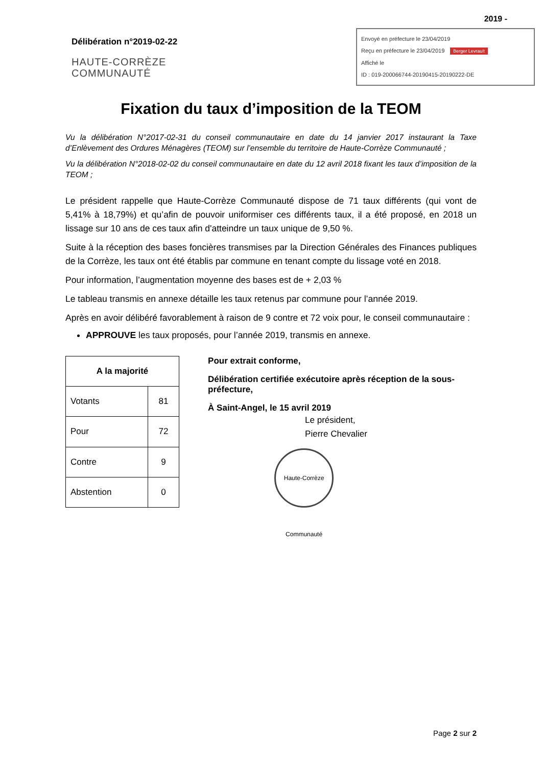2019 -
Délibération n°2019-02-22
HAUTE-CORRÈZE
COMMUNAUTÉ
Envoyé en préfecture le 23/04/2019
Reçu en préfecture le 23/04/2019 Berger Levrault
Affiché le
ID : 019-200066744-20190415-20190222-DE
Fixation du taux d’imposition de la TEOM
Vu la délibération N°2017-02-31 du conseil communautaire en date du 14 janvier 2017 instaurant la Taxe d’Enlèvement des Ordures Ménagères (TEOM) sur l’ensemble du territoire de Haute-Corrèze Communauté ;
Vu la délibération N°2018-02-02 du conseil communautaire en date du 12 avril 2018 fixant les taux d’imposition de la TEOM ;
Le président rappelle que Haute-Corrèze Communauté dispose de 71 taux différents (qui vont de 5,41% à 18,79%) et qu’afin de pouvoir uniformiser ces différents taux, il a été proposé, en 2018 un lissage sur 10 ans de ces taux afin d'atteindre un taux unique de 9,50 %.
Suite à la réception des bases foncières transmises par la Direction Générales des Finances publiques de la Corrèze, les taux ont été établis par commune en tenant compte du lissage voté en 2018.
Pour information, l’augmentation moyenne des bases est de + 2,03 %
Le tableau transmis en annexe détaille les taux retenus par commune pour l’année 2019.
Après en avoir délibéré favorablement à raison de 9 contre et 72 voix pour, le conseil communautaire :
APPROUVE les taux proposés, pour l’année 2019, transmis en annexe.
| A la majorité | |
| --- | --- |
| Votants | 81 |
| Pour | 72 |
| Contre | 9 |
| Abstention | 0 |
Pour extrait conforme,
Délibération certifiée exécutoire après réception de la sous-préfecture,
À Saint-Angel, le 15 avril 2019
Le président,
Pierre Chevalier
Haute-Corrèze Communauté
Page 2 sur 2